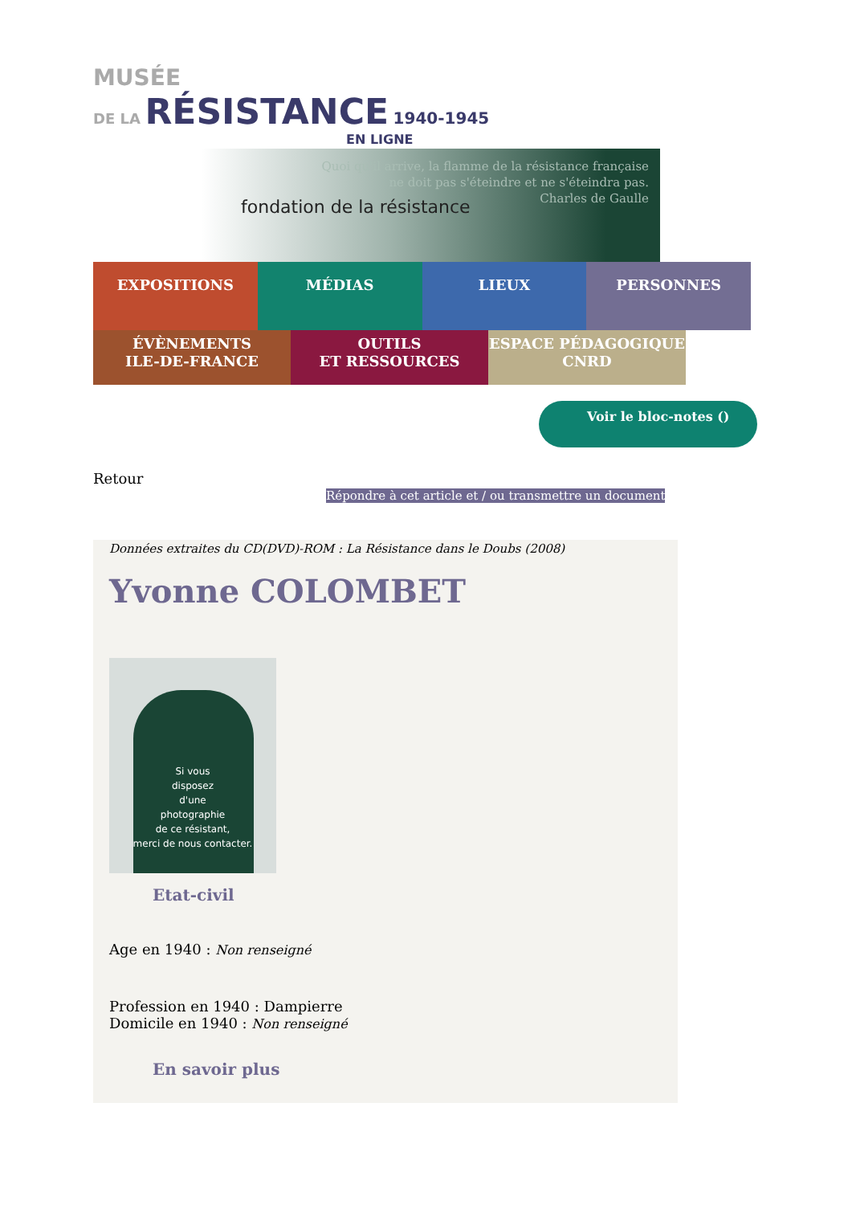MUSÉE
DE LA RÉSISTANCE 1940-1945
EN LIGNE
Quoi qu'il arrive, la flamme de la résistance française
ne doit pas s'éteindre et ne s'éteindra pas.
Charles de Gaulle
fondation de la résistance
EXPOSITIONS MÉDIAS LIEUX PERSONNES
ÉVÈNEMENTS
ILE-DE-FRANCE
OUTILS
ET RESSOURCES
ESPACE PÉDAGOGIQUE
CNRD
Voir le bloc-notes ()
Retour
Répondre à cet article et / ou transmettre un document
Données extraites du CD(DVD)-ROM : La Résistance dans le Doubs (2008)
Yvonne COLOMBET
Si vous
disposez
d'une
photographie
de ce résistant,
merci de nous contacter.
Etat-civil
Age en 1940 : Non renseigné
Profession en 1940 : Dampierre
Domicile en 1940 : Non renseigné
En savoir plus